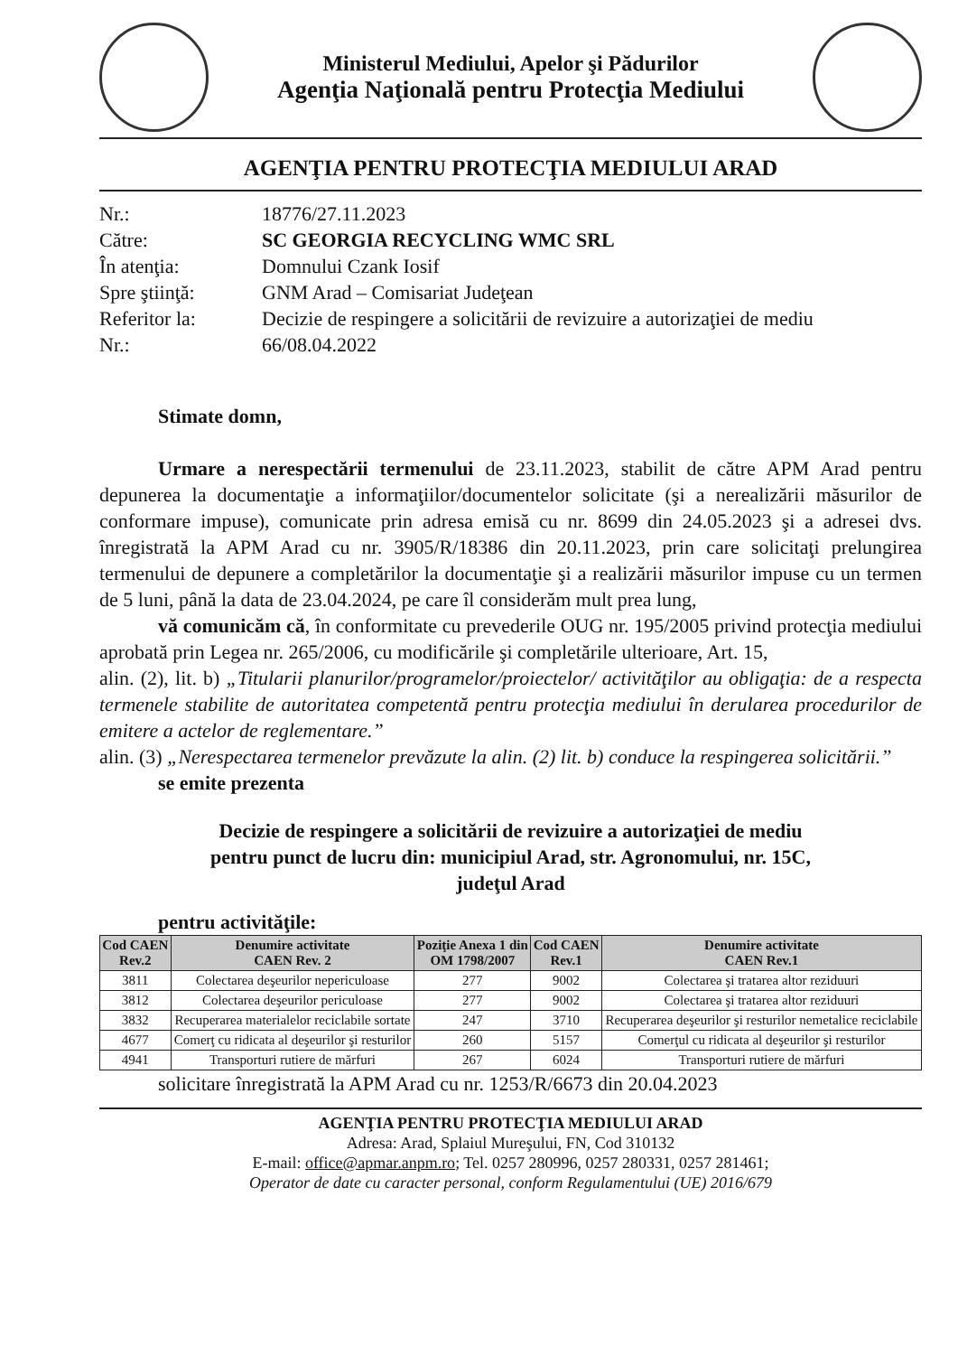Ministerul Mediului, Apelor şi Pădurilor
Agenţia Naţională pentru Protecţia Mediului
AGENŢIA PENTRU PROTECŢIA MEDIULUI ARAD
Nr.: 18776/27.11.2023
Către: SC GEORGIA RECYCLING WMC SRL
În atenţia: Domnului Czank Iosif
Spre ştiinţă: GNM Arad – Comisariat Judeţean
Referitor la: Decizie de respingere a solicitării de revizuire a autorizaţiei de mediu
Nr.: 66/08.04.2022
Stimate domn,
Urmare a nerespectării termenului de 23.11.2023, stabilit de către APM Arad pentru depunerea la documentaţie a informaţiilor/documentelor solicitate (şi a nerealizării măsurilor de conformare impuse), comunicate prin adresa emisă cu nr. 8699 din 24.05.2023 şi a adresei dvs. înregistrată la APM Arad cu nr. 3905/R/18386 din 20.11.2023, prin care solicitaţi prelungirea termenului de depunere a completărilor la documentaţie şi a realizării măsurilor impuse cu un termen de 5 luni, până la data de 23.04.2024, pe care îl considerăm mult prea lung,
vă comunicăm că, în conformitate cu prevederile OUG nr. 195/2005 privind protecţia mediului aprobată prin Legea nr. 265/2006, cu modificările şi completările ulterioare, Art. 15,
alin. (2), lit. b) „Titularii planurilor/programelor/proiectelor/ activităţilor au obligaţia: de a respecta termenele stabilite de autoritatea competentă pentru protecţia mediului în derularea procedurilor de emitere a actelor de reglementare.”
alin. (3) „Nerespectarea termenelor prevăzute la alin. (2) lit. b) conduce la respingerea solicitării.”
se emite prezenta
Decizie de respingere a solicitării de revizuire a autorizaţiei de mediu
pentru punct de lucru din: municipiul Arad, str. Agronomului, nr. 15C,
judeţul Arad
pentru activităţile:
| Cod CAEN Rev.2 | Denumire activitate CAEN Rev. 2 | Poziţie Anexa 1 din OM 1798/2007 | Cod CAEN Rev.1 | Denumire activitate CAEN Rev.1 |
| --- | --- | --- | --- | --- |
| 3811 | Colectarea deşeurilor nepericuloase | 277 | 9002 | Colectarea şi tratarea altor reziduuri |
| 3812 | Colectarea deşeurilor periculoase | 277 | 9002 | Colectarea şi tratarea altor reziduuri |
| 3832 | Recuperarea materialelor reciclabile sortate | 247 | 3710 | Recuperarea deşeurilor şi resturilor nemetalice reciclabile |
| 4677 | Comerţ cu ridicata al deşeurilor şi resturilor | 260 | 5157 | Comerţul cu ridicata al deşeurilor şi resturilor |
| 4941 | Transporturi rutiere de mărfuri | 267 | 6024 | Transporturi rutiere de mărfuri |
solicitare înregistrată la APM Arad cu nr. 1253/R/6673 din 20.04.2023
AGENŢIA PENTRU PROTECŢIA MEDIULUI ARAD
Adresa: Arad, Splaiul Mureşului, FN, Cod 310132
E-mail: office@apmar.anpm.ro; Tel. 0257 280996, 0257 280331, 0257 281461;
Operator de date cu caracter personal, conform Regulamentului (UE) 2016/679